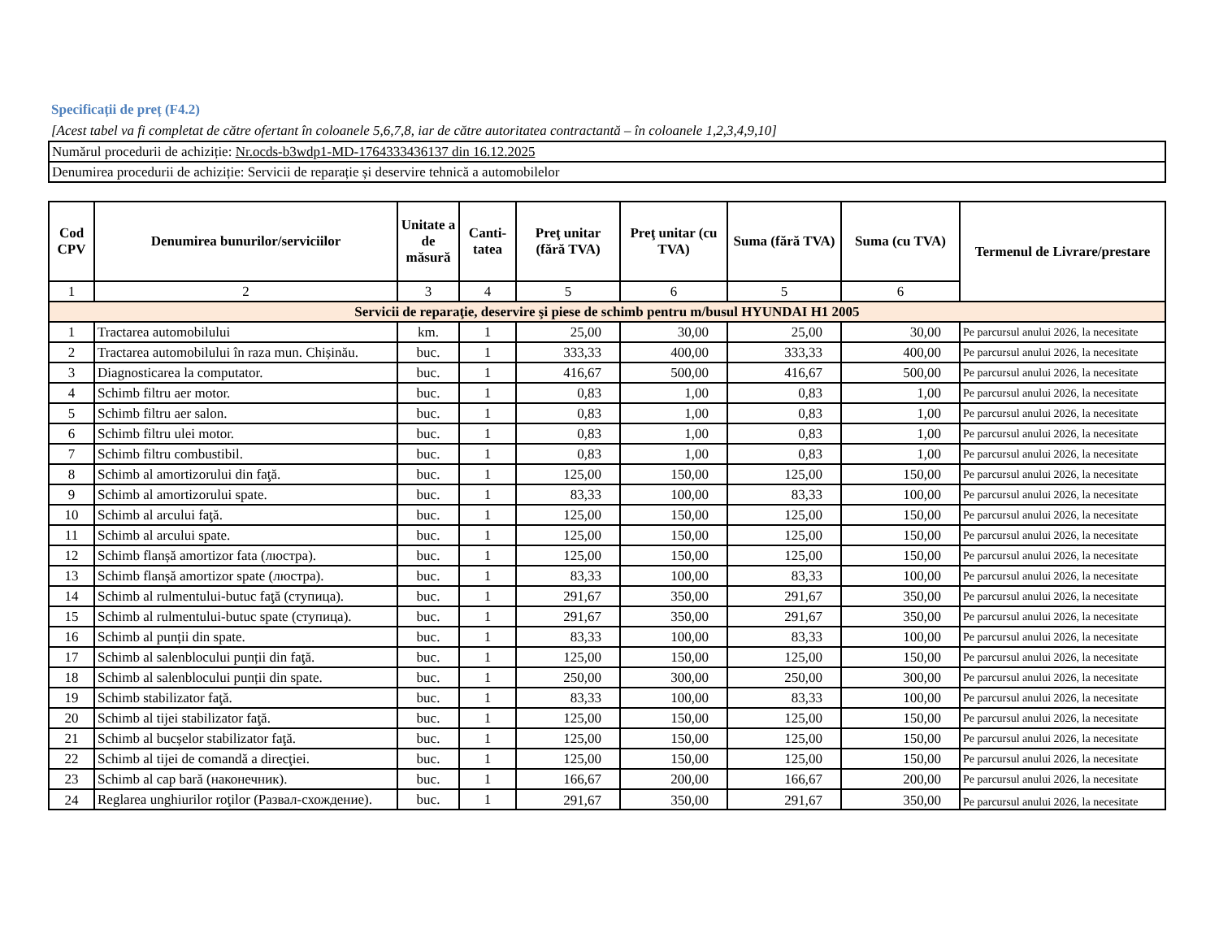Specificații de preț (F4.2)
[Acest tabel va fi completat de către ofertant în coloanele 5,6,7,8, iar de către autoritatea contractantă – în coloanele 1,2,3,4,9,10]
| Numărul procedurii de achiziție: Nr.ocds-b3wdp1-MD-1764333436137 din 16.12.2025 |
| Denumirea procedurii de achiziție: Servicii de reparație și deservire tehnică a automobilelor |
| Cod CPV | Denumirea bunurilor/serviciilor | Unitate a de măsură | Canti-tatea | Preţ unitar (fără TVA) | Preţ unitar (cu TVA) | Suma (fără TVA) | Suma (cu TVA) | Termenul de Livrare/prestare |
| --- | --- | --- | --- | --- | --- | --- | --- | --- |
| 1 | 2 | 3 | 4 | 5 | 6 | 5 | 6 | |
| Servicii de reparaţie, deservire şi piese de schimb pentru m/busul HYUNDAI H1 2005 | | | | | | | | |
| 1 | Tractarea automobilului | km. | 1 | 25,00 | 30,00 | 25,00 | 30,00 | Pe parcursul anului 2026, la necesitate |
| 2 | Tractarea automobilului în raza mun. Chișinău. | buc. | 1 | 333,33 | 400,00 | 333,33 | 400,00 | Pe parcursul anului 2026, la necesitate |
| 3 | Diagnosticarea la computator. | buc. | 1 | 416,67 | 500,00 | 416,67 | 500,00 | Pe parcursul anului 2026, la necesitate |
| 4 | Schimb filtru aer motor. | buc. | 1 | 0,83 | 1,00 | 0,83 | 1,00 | Pe parcursul anului 2026, la necesitate |
| 5 | Schimb filtru aer salon. | buc. | 1 | 0,83 | 1,00 | 0,83 | 1,00 | Pe parcursul anului 2026, la necesitate |
| 6 | Schimb filtru ulei motor. | buc. | 1 | 0,83 | 1,00 | 0,83 | 1,00 | Pe parcursul anului 2026, la necesitate |
| 7 | Schimb filtru combustibil. | buc. | 1 | 0,83 | 1,00 | 0,83 | 1,00 | Pe parcursul anului 2026, la necesitate |
| 8 | Schimb al amortizorului din faţă. | buc. | 1 | 125,00 | 150,00 | 125,00 | 150,00 | Pe parcursul anului 2026, la necesitate |
| 9 | Schimb al amortizorului spate. | buc. | 1 | 83,33 | 100,00 | 83,33 | 100,00 | Pe parcursul anului 2026, la necesitate |
| 10 | Schimb al arcului faţă. | buc. | 1 | 125,00 | 150,00 | 125,00 | 150,00 | Pe parcursul anului 2026, la necesitate |
| 11 | Schimb al arcului spate. | buc. | 1 | 125,00 | 150,00 | 125,00 | 150,00 | Pe parcursul anului 2026, la necesitate |
| 12 | Schimb flanșă amortizor fata (люстра). | buc. | 1 | 125,00 | 150,00 | 125,00 | 150,00 | Pe parcursul anului 2026, la necesitate |
| 13 | Schimb flanșă amortizor spate (люстра). | buc. | 1 | 83,33 | 100,00 | 83,33 | 100,00 | Pe parcursul anului 2026, la necesitate |
| 14 | Schimb al rulmentului-butuc faţă (ступица). | buc. | 1 | 291,67 | 350,00 | 291,67 | 350,00 | Pe parcursul anului 2026, la necesitate |
| 15 | Schimb al rulmentului-butuc spate (ступица). | buc. | 1 | 291,67 | 350,00 | 291,67 | 350,00 | Pe parcursul anului 2026, la necesitate |
| 16 | Schimb al punții din spate. | buc. | 1 | 83,33 | 100,00 | 83,33 | 100,00 | Pe parcursul anului 2026, la necesitate |
| 17 | Schimb al salenblocului punții din faţă. | buc. | 1 | 125,00 | 150,00 | 125,00 | 150,00 | Pe parcursul anului 2026, la necesitate |
| 18 | Schimb al salenblocului punții din spate. | buc. | 1 | 250,00 | 300,00 | 250,00 | 300,00 | Pe parcursul anului 2026, la necesitate |
| 19 | Schimb stabilizator faţă. | buc. | 1 | 83,33 | 100,00 | 83,33 | 100,00 | Pe parcursul anului 2026, la necesitate |
| 20 | Schimb al tijei stabilizator faţă. | buc. | 1 | 125,00 | 150,00 | 125,00 | 150,00 | Pe parcursul anului 2026, la necesitate |
| 21 | Schimb al bucșelor stabilizator faţă. | buc. | 1 | 125,00 | 150,00 | 125,00 | 150,00 | Pe parcursul anului 2026, la necesitate |
| 22 | Schimb al tijei de comandă a direcţiei. | buc. | 1 | 125,00 | 150,00 | 125,00 | 150,00 | Pe parcursul anului 2026, la necesitate |
| 23 | Schimb al cap bară (наконечник). | buc. | 1 | 166,67 | 200,00 | 166,67 | 200,00 | Pe parcursul anului 2026, la necesitate |
| 24 | Reglarea unghiurilor roţilor (Развал-схождение). | buc. | 1 | 291,67 | 350,00 | 291,67 | 350,00 | Pe parcursul anului 2026, la necesitate |